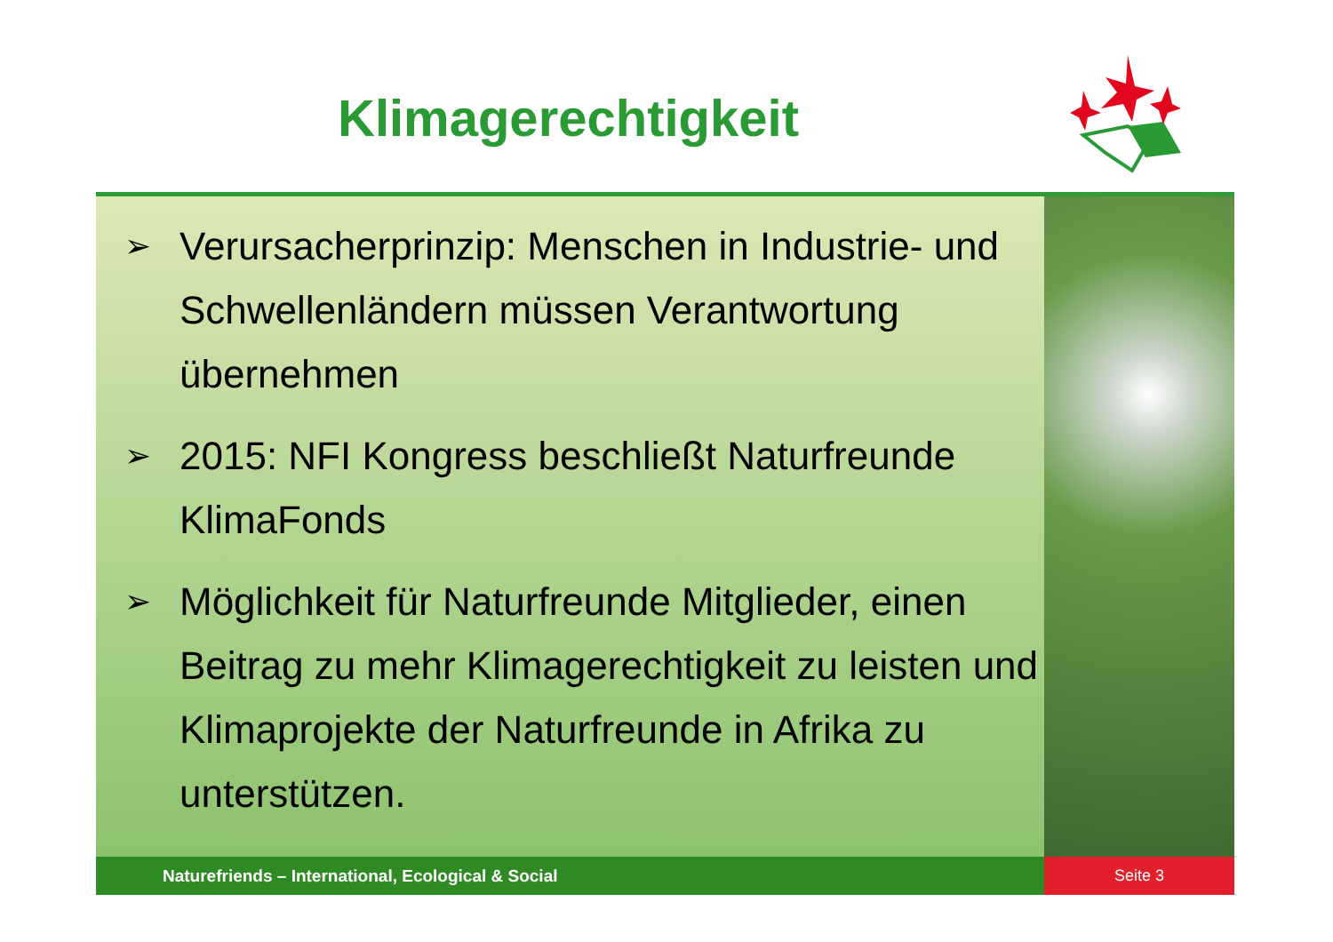Klimagerechtigkeit
➢ Verursacherprinzip: Menschen in Industrie- und Schwellenländern müssen Verantwortung übernehmen
➢ 2015: NFI Kongress beschließt Naturfreunde KlimaFonds
➢ Möglichkeit für Naturfreunde Mitglieder, einen Beitrag zu mehr Klimagerechtigkeit zu leisten und Klimaprojekte der Naturfreunde in Afrika zu unterstützen.
Naturefriends – International, Ecological & Social Seite 3